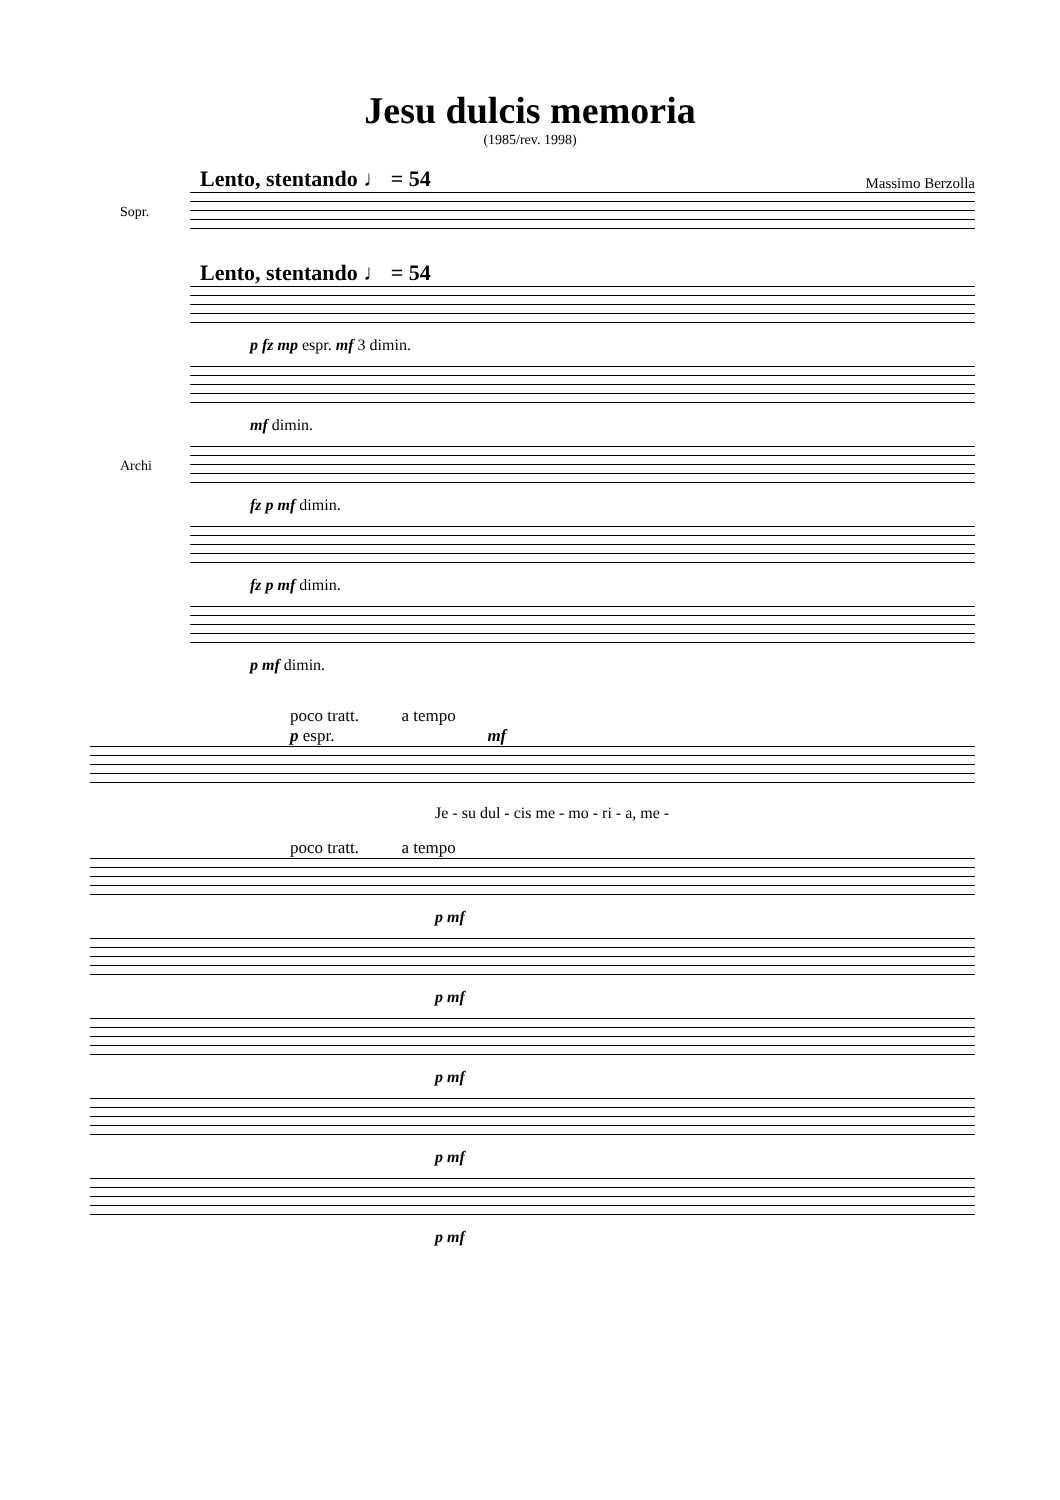Jesu dulcis memoria
(1985/rev. 1998)
Lento, stentando ♩ = 54 Massimo Berzolla
Sopr.
Lento, stentando ♩ = 54
p fz mp espr. mf 3 dimin.
mf dimin.
Archi
fz p mf dimin.
fz p mf dimin.
p mf dimin.
poco tratt. a tempo
p espr. mf
Je - su dul - cis me - mo - ri - a, me -
poco tratt. a tempo
p mf
p mf
p mf
p mf
p mf